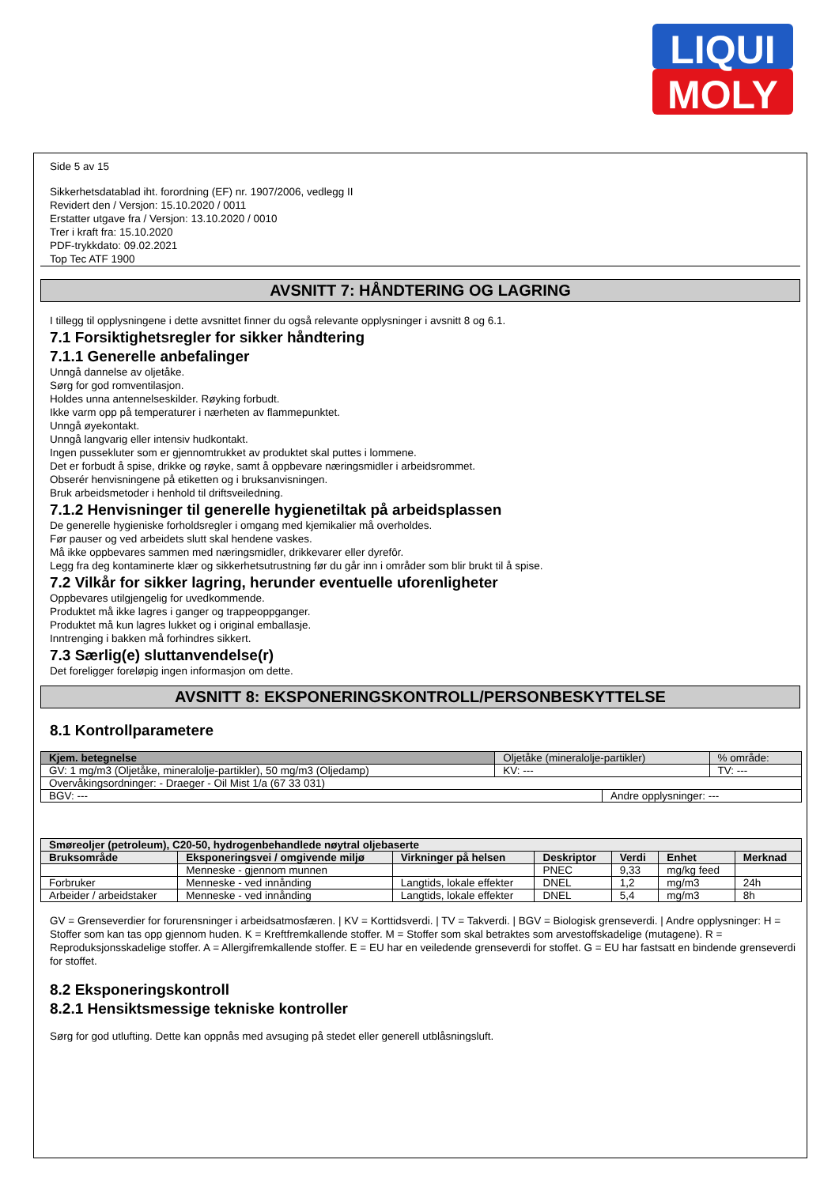LIQUI
MOLY
Side 5 av 15
Sikkerhetsdatablad iht. forordning (EF) nr. 1907/2006, vedlegg II
Revidert den / Versjon: 15.10.2020 / 0011
Erstatter utgave fra / Versjon: 13.10.2020 / 0010
Trer i kraft fra: 15.10.2020
PDF-trykkdato: 09.02.2021
Top Tec ATF 1900
AVSNITT 7: HÅNDTERING OG LAGRING
I tillegg til opplysningene i dette avsnittet finner du også relevante opplysninger i avsnitt 8 og 6.1.
7.1 Forsiktighetsregler for sikker håndtering
7.1.1 Generelle anbefalinger
Unngå dannelse av oljetåke.
Sørg for god romventilasjon.
Holdes unna antennelseskilder. Røyking forbudt.
Ikke varm opp på temperaturer i nærheten av flammepunktet.
Unngå øyekontakt.
Unngå langvarig eller intensiv hudkontakt.
Ingen pussekluter som er gjennomtrukket av produktet skal puttes i lommene.
Det er forbudt å spise, drikke og røyke, samt å oppbevare næringsmidler i arbeidsrommet.
Obserér henvisningene på etiketten og i bruksanvisningen.
Bruk arbeidsmetoder i henhold til driftsveiledning.
7.1.2 Henvisninger til generelle hygienetiltak på arbeidsplassen
De generelle hygieniske forholdsregler i omgang med kjemikalier må overholdes.
Før pauser og ved arbeidets slutt skal hendene vaskes.
Må ikke oppbevares sammen med næringsmidler, drikkevarer eller dyrefôr.
Legg fra deg kontaminerte klær og sikkerhetsutrustning før du går inn i områder som blir brukt til å spise.
7.2 Vilkår for sikker lagring, herunder eventuelle uforenligheter
Oppbevares utilgjengelig for uvedkommende.
Produktet må ikke lagres i ganger og trappeoppganger.
Produktet må kun lagres lukket og i original emballasje.
Inntrenging i bakken må forhindres sikkert.
7.3 Særlig(e) sluttanvendelse(r)
Det foreligger foreløpig ingen informasjon om dette.
AVSNITT 8: EKSPONERINGSKONTROLL/PERSONBESKYTTELSE
8.1 Kontrollparametere
| Kjem. betegnelse | Oljetåke (mineralolje-partikler) | | % område: |
| GV: 1 mg/m3 (Oljetåke, mineralolje-partikler), 50 mg/m3 (Oljedamp) | KV: --- | | TV: --- |
| Overvåkingsordninger: - Draeger - Oil Mist 1/a (67 33 031) | | | |
| BGV: --- | | Andre opplysninger: --- | |
| Smøreoljer (petroleum), C20-50, hydrogenbehandlede nøytral oljebaserte | | | | | | |
| --- | --- | --- | --- | --- | --- | --- |
| Bruksområde | Eksponeringsvei / omgivende miljø | Virkninger på helsen | Deskriptor | Verdi | Enhet | Merknad |
| | Menneske - gjennom munnen | | PNEC | 9,33 | mg/kg feed | |
| Forbruker | Menneske - ved innånding | Langtids, lokale effekter | DNEL | 1,2 | mg/m3 | 24h |
| Arbeider / arbeidstaker | Menneske - ved innånding | Langtids, lokale effekter | DNEL | 5,4 | mg/m3 | 8h |
GV = Grenseverdier for forurensninger i arbeidsatmosfæren. | KV = Korttidsverdi. | TV = Takverdi. | BGV = Biologisk grenseverdi. | Andre opplysninger: H = Stoffer som kan tas opp gjennom huden. K = Kreftfremkallende stoffer. M = Stoffer som skal betraktes som arvestoffskadelige (mutagene). R = Reproduksjonsskadelige stoffer. A = Allergifremkallende stoffer. E = EU har en veiledende grenseverdi for stoffet. G = EU har fastsatt en bindende grenseverdi for stoffet.
8.2 Eksponeringskontroll
8.2.1 Hensiktsmessige tekniske kontroller
Sørg for god utlufting. Dette kan oppnås med avsuging på stedet eller generell utblåsningsluft.